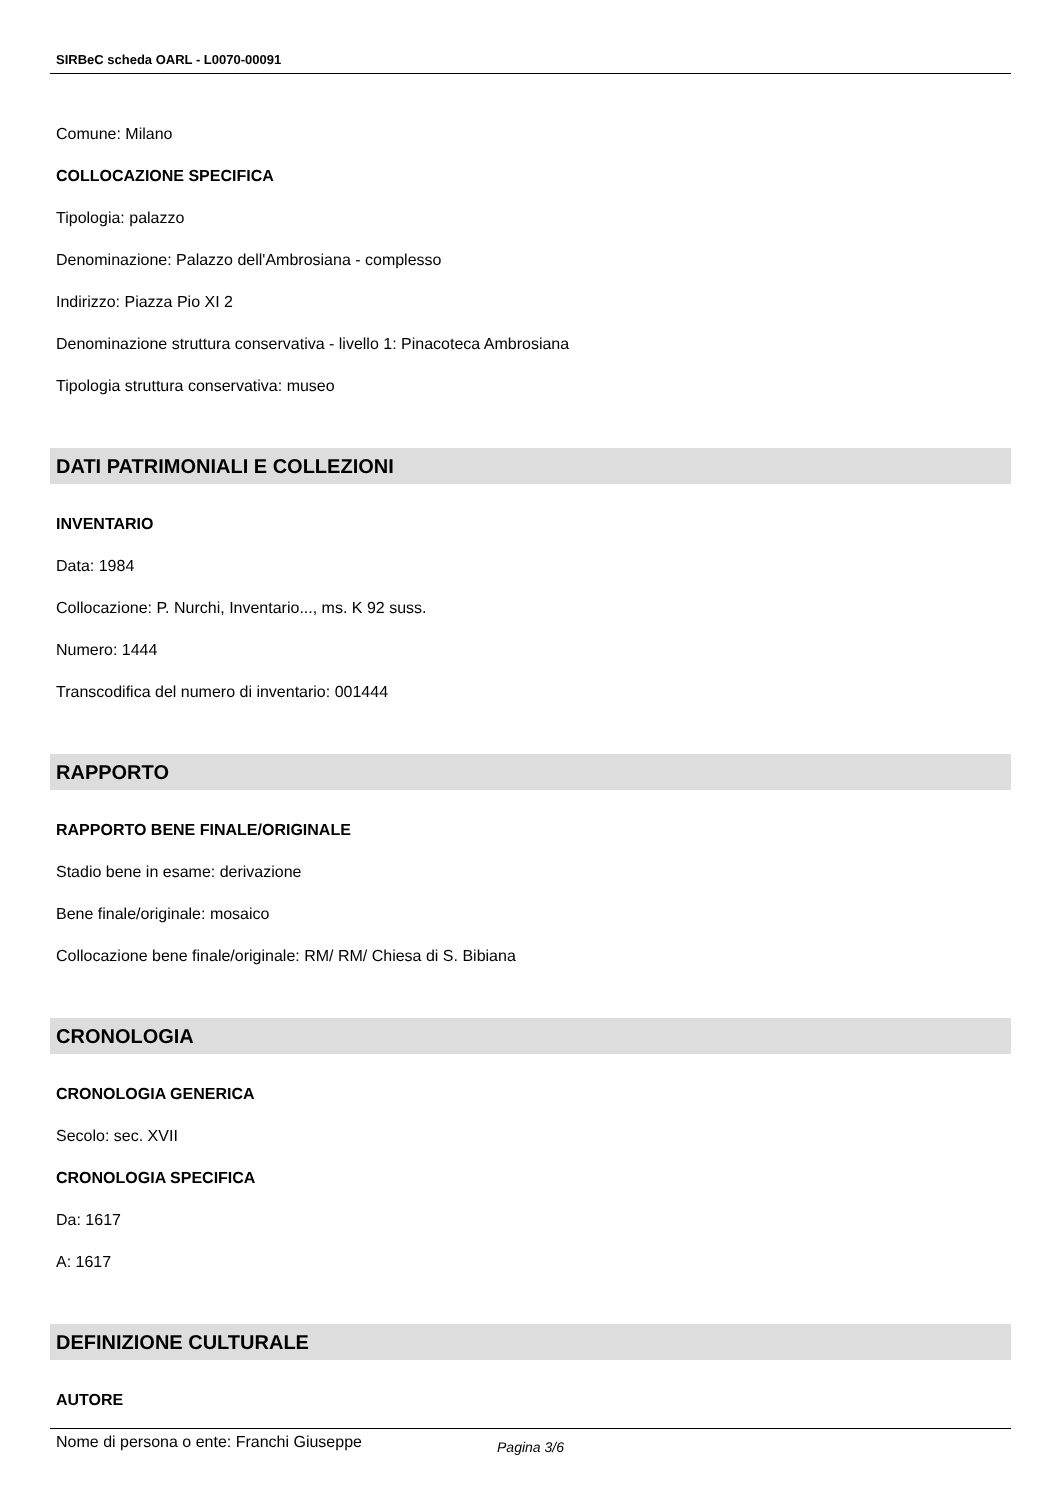SIRBeC scheda OARL - L0070-00091
Comune: Milano
COLLOCAZIONE SPECIFICA
Tipologia: palazzo
Denominazione: Palazzo dell'Ambrosiana - complesso
Indirizzo: Piazza Pio XI 2
Denominazione struttura conservativa - livello 1: Pinacoteca Ambrosiana
Tipologia struttura conservativa: museo
DATI PATRIMONIALI E COLLEZIONI
INVENTARIO
Data: 1984
Collocazione: P. Nurchi, Inventario..., ms. K 92 suss.
Numero: 1444
Transcodifica del numero di inventario: 001444
RAPPORTO
RAPPORTO BENE FINALE/ORIGINALE
Stadio bene in esame: derivazione
Bene finale/originale: mosaico
Collocazione bene finale/originale: RM/ RM/ Chiesa di S. Bibiana
CRONOLOGIA
CRONOLOGIA GENERICA
Secolo: sec. XVII
CRONOLOGIA SPECIFICA
Da: 1617
A: 1617
DEFINIZIONE CULTURALE
AUTORE
Nome di persona o ente: Franchi Giuseppe
Pagina 3/6